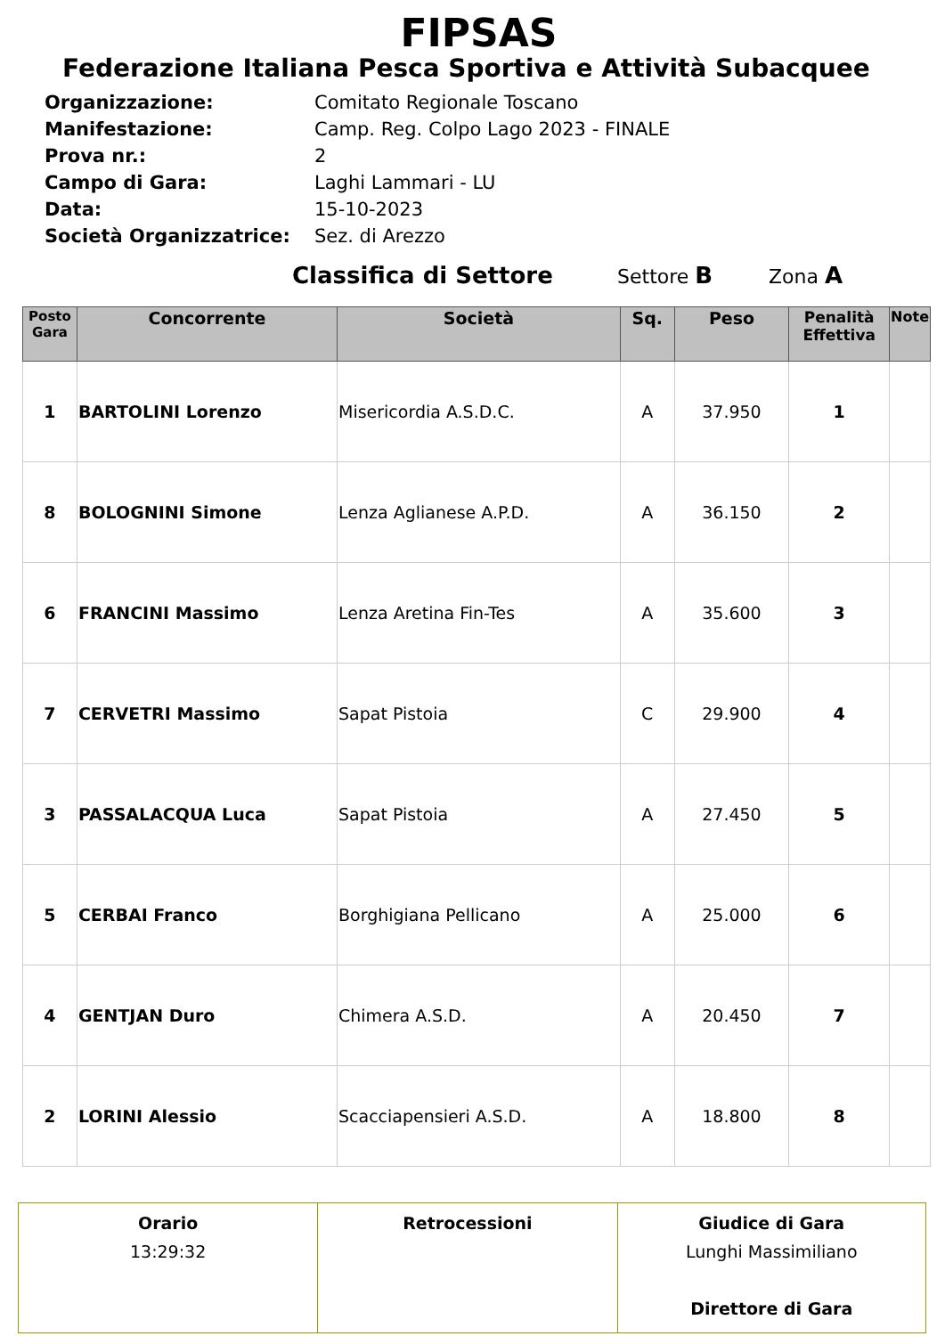FIPSAS
Federazione Italiana Pesca Sportiva e Attività Subacquee
Organizzazione: Comitato Regionale Toscano
Manifestazione: Camp. Reg. Colpo Lago 2023 - FINALE
Prova nr.: 2
Campo di Gara: Laghi Lammari - LU
Data: 15-10-2023
Società Organizzatrice: Sez. di Arezzo
Classifica di Settore Settore B Zona A
| Posto Gara | Concorrente | Società | Sq. | Peso | Penalità Effettiva | Note |
| --- | --- | --- | --- | --- | --- | --- |
| 1 | BARTOLINI Lorenzo | Misericordia A.S.D.C. | A | 37.950 | 1 | |
| 8 | BOLOGNINI Simone | Lenza Aglianese A.P.D. | A | 36.150 | 2 | |
| 6 | FRANCINI Massimo | Lenza Aretina Fin-Tes | A | 35.600 | 3 | |
| 7 | CERVETRI Massimo | Sapat Pistoia | C | 29.900 | 4 | |
| 3 | PASSALACQUA Luca | Sapat Pistoia | A | 27.450 | 5 | |
| 5 | CERBAI Franco | Borghigiana Pellicano | A | 25.000 | 6 | |
| 4 | GENTJAN Duro | Chimera A.S.D. | A | 20.450 | 7 | |
| 2 | LORINI Alessio | Scacciapensieri A.S.D. | A | 18.800 | 8 | |
| Orario 13:29:32 | Retrocessioni | Giudice di Gara Lunghi Massimiliano Direttore di Gara |